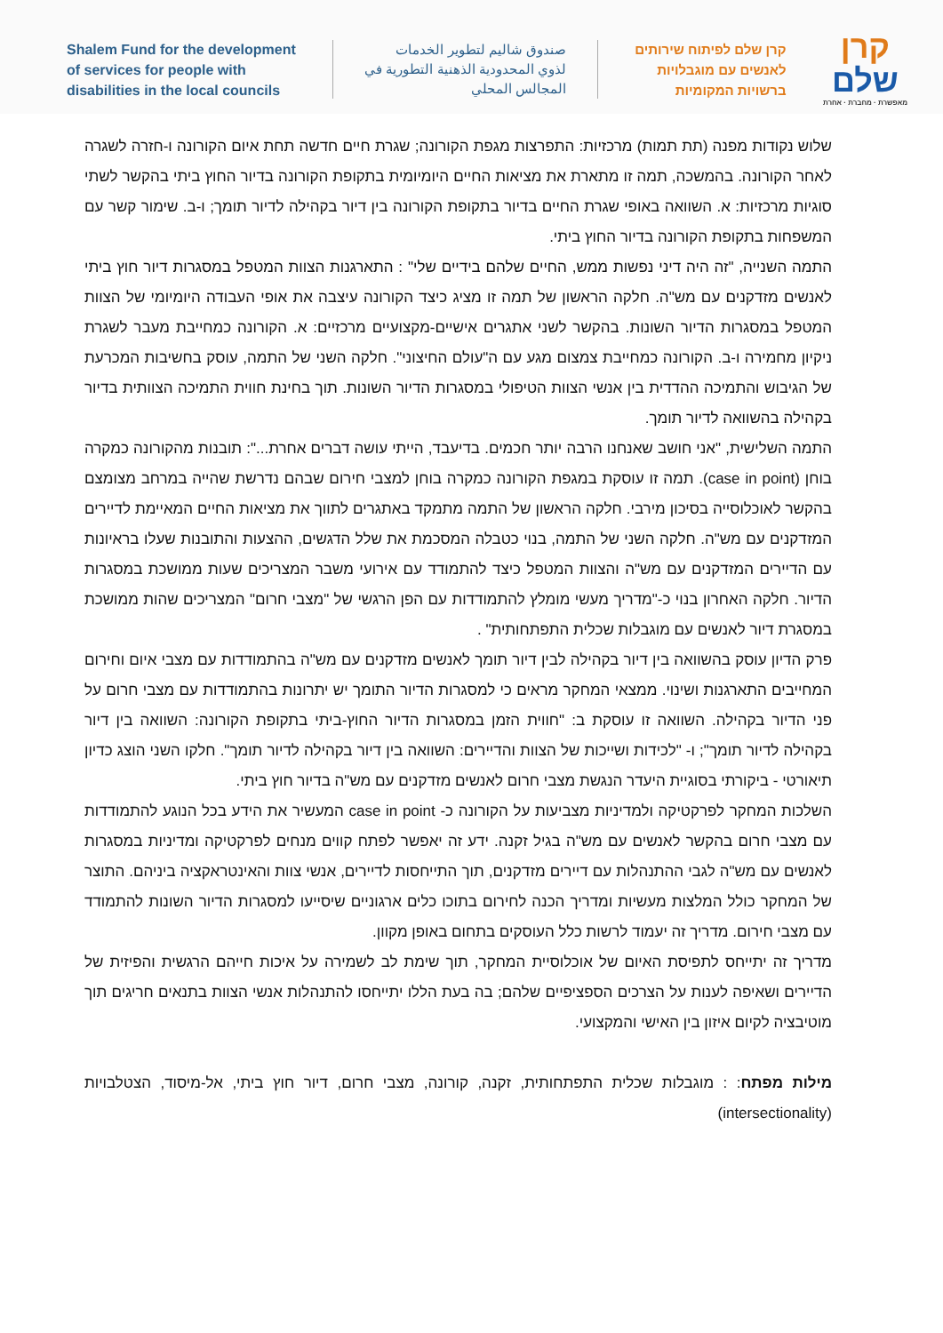Shalem Fund for the development
of services for people with
disabilities in the local councils
صندوق شاليم لتطوير الخدمات
لذوي المحدودية الذهنية التطورية في
المجالس المحلي
קרן שלם לפיתוח שירותים
לאנשים עם מוגבלויות
ברשויות המקומיות
קרן
שלם
מאפשרת · מחברת · אחרת
שלוש נקודות מפנה (תת תמות) מרכזיות: התפרצות מגפת הקורונה; שגרת חיים חדשה תחת איום הקורונה ו-חזרה לשגרה לאחר הקורונה. בהמשכה, תמה זו מתארת את מציאות החיים היומיומית בתקופת הקורונה בדיור החוץ ביתי בהקשר לשתי סוגיות מרכזיות: א. השוואה באופי שגרת החיים בדיור בתקופת הקורונה בין דיור בקהילה לדיור תומך; ו-ב. שימור קשר עם המשפחות בתקופת הקורונה בדיור החוץ ביתי.
התמה השנייה, "זה היה דיני נפשות ממש, החיים שלהם בידיים שלי" : התארגנות הצוות המטפל במסגרות דיור חוץ ביתי לאנשים מזדקנים עם מש"ה. חלקה הראשון של תמה זו מציג כיצד הקורונה עיצבה את אופי העבודה היומיומי של הצוות המטפל במסגרות הדיור השונות. בהקשר לשני אתגרים אישיים-מקצועיים מרכזיים: א. הקורונה כמחייבת מעבר לשגרת ניקיון מחמירה ו-ב. הקורונה כמחייבת צמצום מגע עם ה"עולם החיצוני". חלקה השני של התמה, עוסק בחשיבות המכרעת של הגיבוש והתמיכה ההדדית בין אנשי הצוות הטיפולי במסגרות הדיור השונות. תוך בחינת חווית התמיכה הצוותית בדיור בקהילה בהשוואה לדיור תומך.
התמה השלישית, "אני חושב שאנחנו הרבה יותר חכמים. בדיעבד, הייתי עושה דברים אחרת...": תובנות מהקורונה כמקרה בוחן (case in point). תמה זו עוסקת במגפת הקורונה כמקרה בוחן למצבי חירום שבהם נדרשת שהייה במרחב מצומצם בהקשר לאוכלוסייה בסיכון מירבי. חלקה הראשון של התמה מתמקד באתגרים לתווך את מציאות החיים המאיימת לדיירים המזדקנים עם מש"ה. חלקה השני של התמה, בנוי כטבלה המסכמת את שלל הדגשים, ההצעות והתובנות שעלו בראיונות עם הדיירים המזדקנים עם מש"ה והצוות המטפל כיצד להתמודד עם אירועי משבר המצריכים שעות ממושכת במסגרות הדיור. חלקה האחרון בנוי כ-"מדריך מעשי מומלץ להתמודדות עם הפן הרגשי של "מצבי חרום" המצריכים שהות ממושכת במסגרת דיור לאנשים עם מוגבלות שכלית התפתחותית" .
פרק הדיון עוסק בהשוואה בין דיור בקהילה לבין דיור תומך לאנשים מזדקנים עם מש"ה בהתמודדות עם מצבי איום וחירום המחייבים התארגנות ושינוי. ממצאי המחקר מראים כי למסגרות הדיור התומך יש יתרונות בהתמודדות עם מצבי חרום על פני הדיור בקהילה. השוואה זו עוסקת ב: "חווית הזמן במסגרות הדיור החוץ-ביתי בתקופת הקורונה: השוואה בין דיור בקהילה לדיור תומך"; ו- "לכידות ושייכות של הצוות והדיירים: השוואה בין דיור בקהילה לדיור תומך". חלקו השני הוצג כדיון תיאורטי - ביקורתי בסוגיית היעדר הנגשת מצבי חרום לאנשים מזדקנים עם מש"ה בדיור חוץ ביתי.
השלכות המחקר לפרקטיקה ולמדיניות מצביעות על הקורונה כ- case in point המעשיר את הידע בכל הנוגע להתמודדות עם מצבי חרום בהקשר לאנשים עם מש"ה בגיל זקנה. ידע זה יאפשר לפתח קווים מנחים לפרקטיקה ומדיניות במסגרות לאנשים עם מש"ה לגבי ההתנהלות עם דיירים מזדקנים, תוך התייחסות לדיירים, אנשי צוות והאינטראקציה ביניהם. התוצר של המחקר כולל המלצות מעשיות ומדריך הכנה לחירום בתוכו כלים ארגוניים שיסייעו למסגרות הדיור השונות להתמודד עם מצבי חירום. מדריך זה יעמוד לרשות כלל העוסקים בתחום באופן מקוון.
מדריך זה יתייחס לתפיסת האיום של אוכלוסיית המחקר, תוך שימת לב לשמירה על איכות חייהם הרגשית והפיזית של הדיירים ושאיפה לענות על הצרכים הספציפיים שלהם; בה בעת הללו יתייחסו להתנהלות אנשי הצוות בתנאים חריגים תוך מוטיבציה לקיום איזון בין האישי והמקצועי.
מילות מפתח: : מוגבלות שכלית התפתחותית, זקנה, קורונה, מצבי חרום, דיור חוץ ביתי, אל-מיסוד, הצטלבויות (intersectionality)